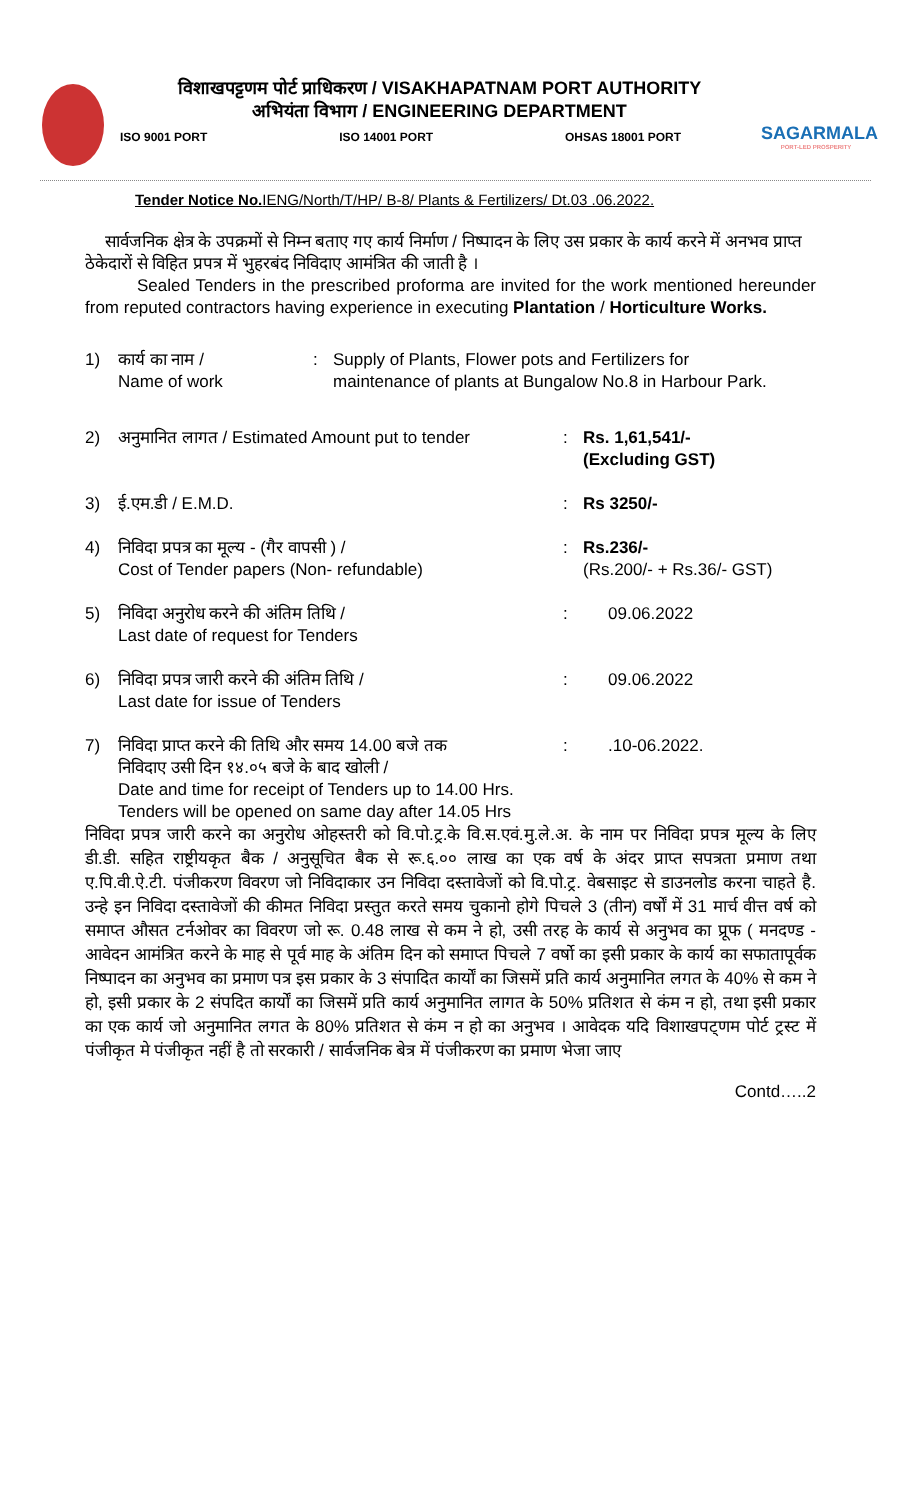विशाखपट्टणम पोर्ट प्राधिकरण / VISAKHAPATNAM PORT AUTHORITY
अभियंता विभाग / ENGINEERING DEPARTMENT
ISO 9001 PORT ISO 14001 PORT OHSAS 18001 PORT
SAGARMALA
PORT-LED PROSPERITY
Tender Notice No. IENG/North/T/HP/ B-8/ Plants & Fertilizers/ Dt.03 .06.2022.
सार्वजनिक क्षेत्र के उपक्रमों से निम्न बताए गए कार्य निर्माण / निष्पादन के लिए उस प्रकार के कार्य करने में अनभव प्राप्त ठेकेदारों से विहित प्रपत्र में भुहरबंद निविदाए आमंत्रित की जाती है ।
Sealed Tenders in the prescribed proforma are invited for the work mentioned hereunder from reputed contractors having experience in executing Plantation / Horticulture Works.
1) कार्य का नाम /
Name of work: Supply of Plants, Flower pots and Fertilizers for
maintenance of plants at Bungalow No.8 in Harbour Park.
2) अनुमानित लागत / Estimated Amount put to tender: Rs. 1,61,541/-
(Excluding GST)
3) ई.एम.डी / E.M.D.: Rs 3250/-
4) निविदा प्रपत्र का मूल्य - (गैर वापसी ) /
Cost of Tender papers (Non- refundable): Rs.236/-
(Rs.200/- + Rs.36/- GST)
5) निविदा अनुरोध करने की अंतिम तिथि /
Last date of request for Tenders: 09.06.2022
6) निविदा प्रपत्र जारी करने की अंतिम तिथि /
Last date for issue of Tenders: 09.06.2022
7) निविदा प्राप्त करने की तिथि और समय 14.00 बजे तक
निविदाए उसी दिन १४.०५ बजे के बाद खोली /
Date and time for receipt of Tenders up to 14.00 Hrs.
Tenders will be opened on same day after 14.05 Hrs:.10-06.2022.
निविदा प्रपत्र जारी करने का अनुरोध ओहस्तरी को वि.पो.ट्र.के वि.स.एवं.मु.ले.अ. के नाम पर निविदा प्रपत्र मूल्य के लिए डी.डी. सहित राष्ट्रीयकृत बैक / अनुसूचित बैक से रू.६.०० लाख का एक वर्ष के अंदर प्राप्त सपत्रता प्रमाण तथा ए.पि.वी.ऐ.टी. पंजीकरण विवरण जो निविदाकार उन निविदा दस्तावेजों को वि.पो.ट्र. वेबसाइट से डाउनलोड करना चाहते है. उन्हे इन निविदा दस्तावेजों की कीमत निविदा प्रस्तुत करते समय चुकानो होगे पिचले 3 (तीन) वर्षों में 31 मार्च वीत्त वर्ष को समाप्त औसत टर्नओवर का विवरण जो रू. 0.48 लाख से कम ने हो, उसी तरह के कार्य से अनुभव का प्रूफ ( मनदण्ड - आवेदन आमंत्रित करने के माह से पूर्व माह के अंतिम दिन को समाप्त पिचले 7 वर्षो का इसी प्रकार के कार्य का सफातापूर्वक निष्पादन का अनुभव का प्रमाण पत्र इस प्रकार के 3 संपादित कार्यों का जिसमें प्रति कार्य अनुमानित लगत के 40% से कम ने हो, इसी प्रकार के 2 संपदित कार्यों का जिसमें प्रति कार्य अनुमानित लागत के 50% प्रतिशत से कंम न हो, तथा इसी प्रकार का एक कार्य जो अनुमानित लगत के 80% प्रतिशत से कंम न हो का अनुभव । आवेदक यदि विशाखपट्णम पोर्ट ट्रस्ट में पंजीकृत मे पंजीकृत नहीं है तो सरकारी / सार्वजनिक बेत्र में पंजीकरण का प्रमाण भेजा जाए
Contd…..2